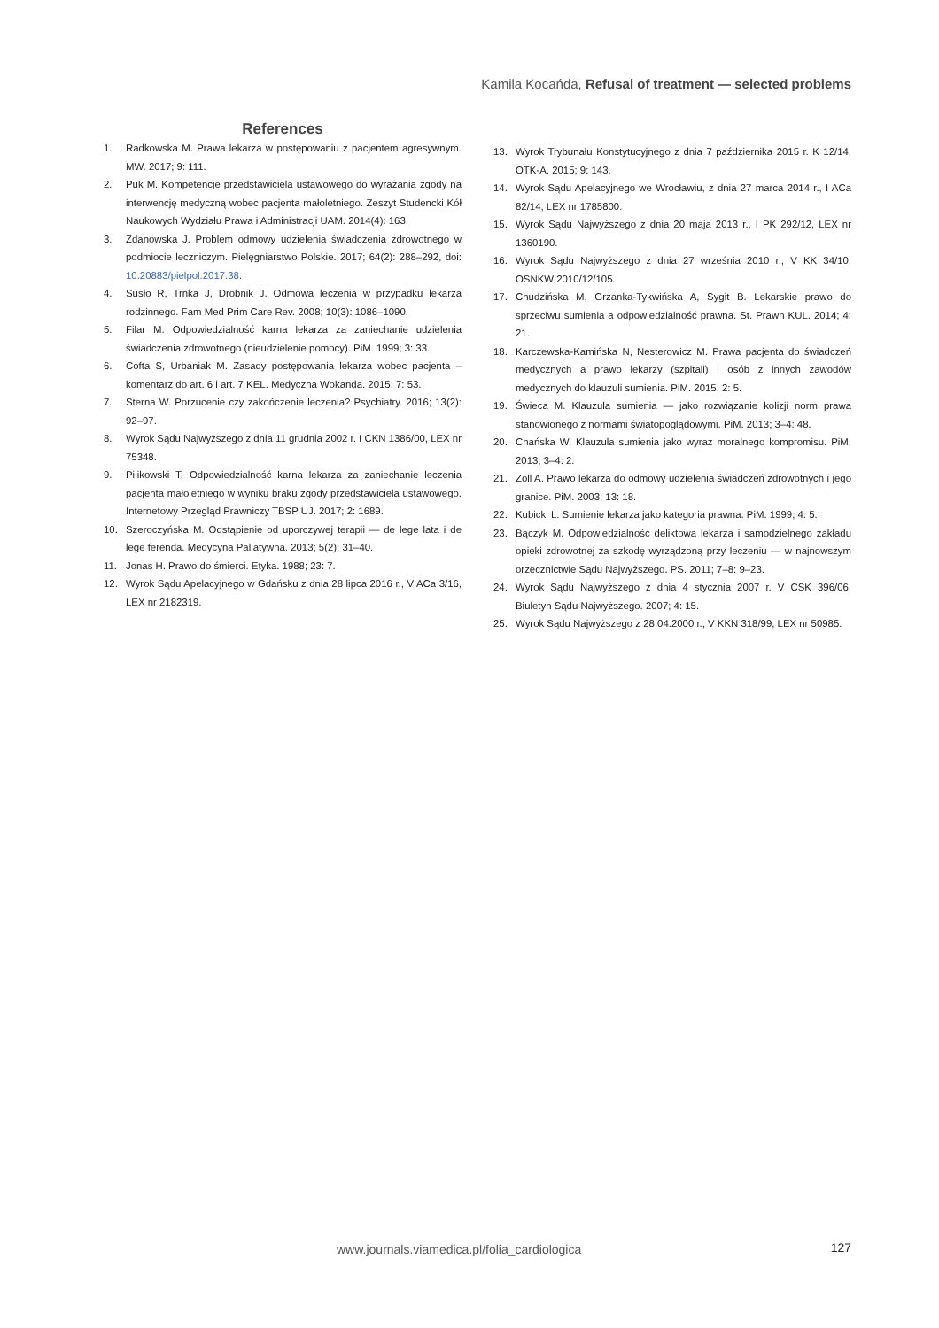Kamila Kocańda, Refusal of treatment — selected problems
References
1. Radkowska M. Prawa lekarza w postępowaniu z pacjentem agresywnym. MW. 2017; 9: 111.
2. Puk M. Kompetencje przedstawiciela ustawowego do wyrażania zgody na interwencję medyczną wobec pacjenta małoletniego. Zeszyt Studencki Kół Naukowych Wydziału Prawa i Administracji UAM. 2014(4): 163.
3. Zdanowska J. Problem odmowy udzielenia świadczenia zdrowotnego w podmiocie leczniczym. Pielęgniarstwo Polskie. 2017; 64(2): 288–292, doi: 10.20883/pielpol.2017.38.
4. Susło R, Trnka J, Drobnik J. Odmowa leczenia w przypadku lekarza rodzinnego. Fam Med Prim Care Rev. 2008; 10(3): 1086–1090.
5. Filar M. Odpowiedzialność karna lekarza za zaniechanie udzielenia świadczenia zdrowotnego (nieudzielenie pomocy). PiM. 1999; 3: 33.
6. Cofta S, Urbaniak M. Zasady postępowania lekarza wobec pacjenta – komentarz do art. 6 i art. 7 KEL. Medyczna Wokanda. 2015; 7: 53.
7. Sterna W. Porzucenie czy zakończenie leczenia? Psychiatry. 2016; 13(2): 92–97.
8. Wyrok Sądu Najwyższego z dnia 11 grudnia 2002 r. I CKN 1386/00, LEX nr 75348.
9. Pilikowski T. Odpowiedzialność karna lekarza za zaniechanie leczenia pacjenta małoletniego w wyniku braku zgody przedstawiciela ustawowego. Internetowy Przegląd Prawniczy TBSP UJ. 2017; 2: 1689.
10. Szeroczyńska M. Odstąpienie od uporczywej terapii — de lege lata i de lege ferenda. Medycyna Paliatywna. 2013; 5(2): 31–40.
11. Jonas H. Prawo do śmierci. Etyka. 1988; 23: 7.
12. Wyrok Sądu Apelacyjnego w Gdańsku z dnia 28 lipca 2016 r., V ACa 3/16, LEX nr 2182319.
13. Wyrok Trybunału Konstytucyjnego z dnia 7 października 2015 r. K 12/14, OTK-A. 2015; 9: 143.
14. Wyrok Sądu Apelacyjnego we Wrocławiu, z dnia 27 marca 2014 r., I ACa 82/14, LEX nr 1785800.
15. Wyrok Sądu Najwyższego z dnia 20 maja 2013 r., I PK 292/12, LEX nr 1360190.
16. Wyrok Sądu Najwyższego z dnia 27 września 2010 r., V KK 34/10, OSNKW 2010/12/105.
17. Chudzińska M, Grzanka-Tykwińska A, Sygit B. Lekarskie prawo do sprzeciwu sumienia a odpowiedzialność prawna. St. Prawn KUL. 2014; 4: 21.
18. Karczewska-Kamińska N, Nesterowicz M. Prawa pacjenta do świadczeń medycznych a prawo lekarzy (szpitali) i osób z innych zawodów medycznych do klauzuli sumienia. PiM. 2015; 2: 5.
19. Świeca M. Klauzula sumienia — jako rozwiązanie kolizji norm prawa stanowionego z normami światopoglądowymi. PiM. 2013; 3–4: 48.
20. Chańska W. Klauzula sumienia jako wyraz moralnego kompromisu. PiM. 2013; 3–4: 2.
21. Zoll A. Prawo lekarza do odmowy udzielenia świadczeń zdrowotnych i jego granice. PiM. 2003; 13: 18.
22. Kubicki L. Sumienie lekarza jako kategoria prawna. PiM. 1999; 4: 5.
23. Bączyk M. Odpowiedzialność deliktowa lekarza i samodzielnego zakładu opieki zdrowotnej za szkodę wyrządzoną przy leczeniu — w najnowszym orzecznictwie Sądu Najwyższego. PS. 2011; 7–8: 9–23.
24. Wyrok Sądu Najwyższego z dnia 4 stycznia 2007 r. V CSK 396/06, Biuletyn Sądu Najwyższego. 2007; 4: 15.
25. Wyrok Sądu Najwyższego z 28.04.2000 r., V KKN 318/99, LEX nr 50985.
www.journals.viamedica.pl/folia_cardiologica
127